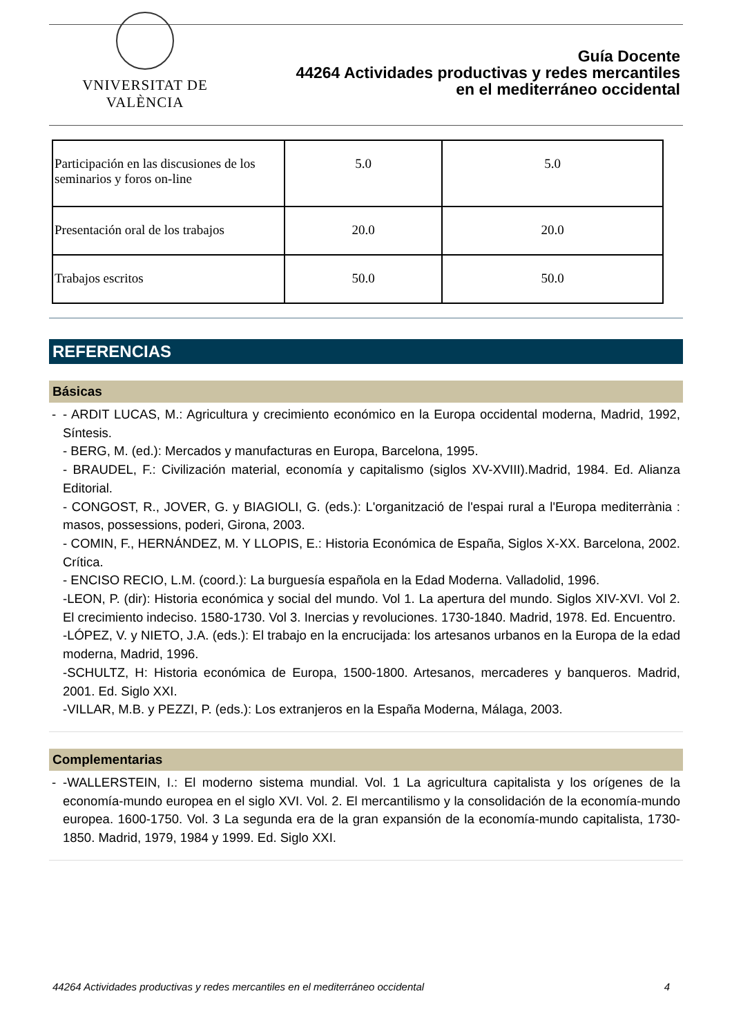VNIVERSITAT DE VALÈNCIA
Guía Docente
44264 Actividades productivas y redes mercantiles
en el mediterráneo occidental
| Participación en las discusiones de los seminarios y foros on-line | 5.0 | 5.0 |
| Presentación oral de los trabajos | 20.0 | 20.0 |
| Trabajos escritos | 50.0 | 50.0 |
REFERENCIAS
Básicas
-
- ARDIT LUCAS, M.: Agricultura y crecimiento económico en la Europa occidental moderna, Madrid, 1992, Síntesis.
- BERG, M. (ed.): Mercados y manufacturas en Europa, Barcelona, 1995.
- BRAUDEL, F.: Civilización material, economía y capitalismo (siglos XV-XVIII).Madrid, 1984. Ed. Alianza Editorial.
- CONGOST, R., JOVER, G. y BIAGIOLI, G. (eds.): L'organització de l'espai rural a l'Europa mediterrània : masos, possessions, poderi, Girona, 2003.
- COMIN, F., HERNÁNDEZ, M. Y LLOPIS, E.: Historia Económica de España, Siglos X-XX. Barcelona, 2002. Crítica.
- ENCISO RECIO, L.M. (coord.): La burguesía española en la Edad Moderna. Valladolid, 1996.
-LEON, P. (dir): Historia económica y social del mundo. Vol 1. La apertura del mundo. Siglos XIV-XVI. Vol 2. El crecimiento indeciso. 1580-1730. Vol 3. Inercias y revoluciones. 1730-1840. Madrid, 1978. Ed. Encuentro.
-LÓPEZ, V. y NIETO, J.A. (eds.): El trabajo en la encrucijada: los artesanos urbanos en la Europa de la edad moderna, Madrid, 1996.
-SCHULTZ, H: Historia económica de Europa, 1500-1800. Artesanos, mercaderes y banqueros. Madrid, 2001. Ed. Siglo XXI.
-VILLAR, M.B. y PEZZI, P. (eds.): Los extranjeros en la España Moderna, Málaga, 2003.
Complementarias
-
-WALLERSTEIN, I.: El moderno sistema mundial. Vol. 1 La agricultura capitalista y los orígenes de la economía-mundo europea en el siglo XVI. Vol. 2. El mercantilismo y la consolidación de la economía-mundo europea. 1600-1750. Vol. 3 La segunda era de la gran expansión de la economía-mundo capitalista, 1730-1850. Madrid, 1979, 1984 y 1999. Ed. Siglo XXI.
44264 Actividades productivas y redes mercantiles en el mediterráneo occidental 4